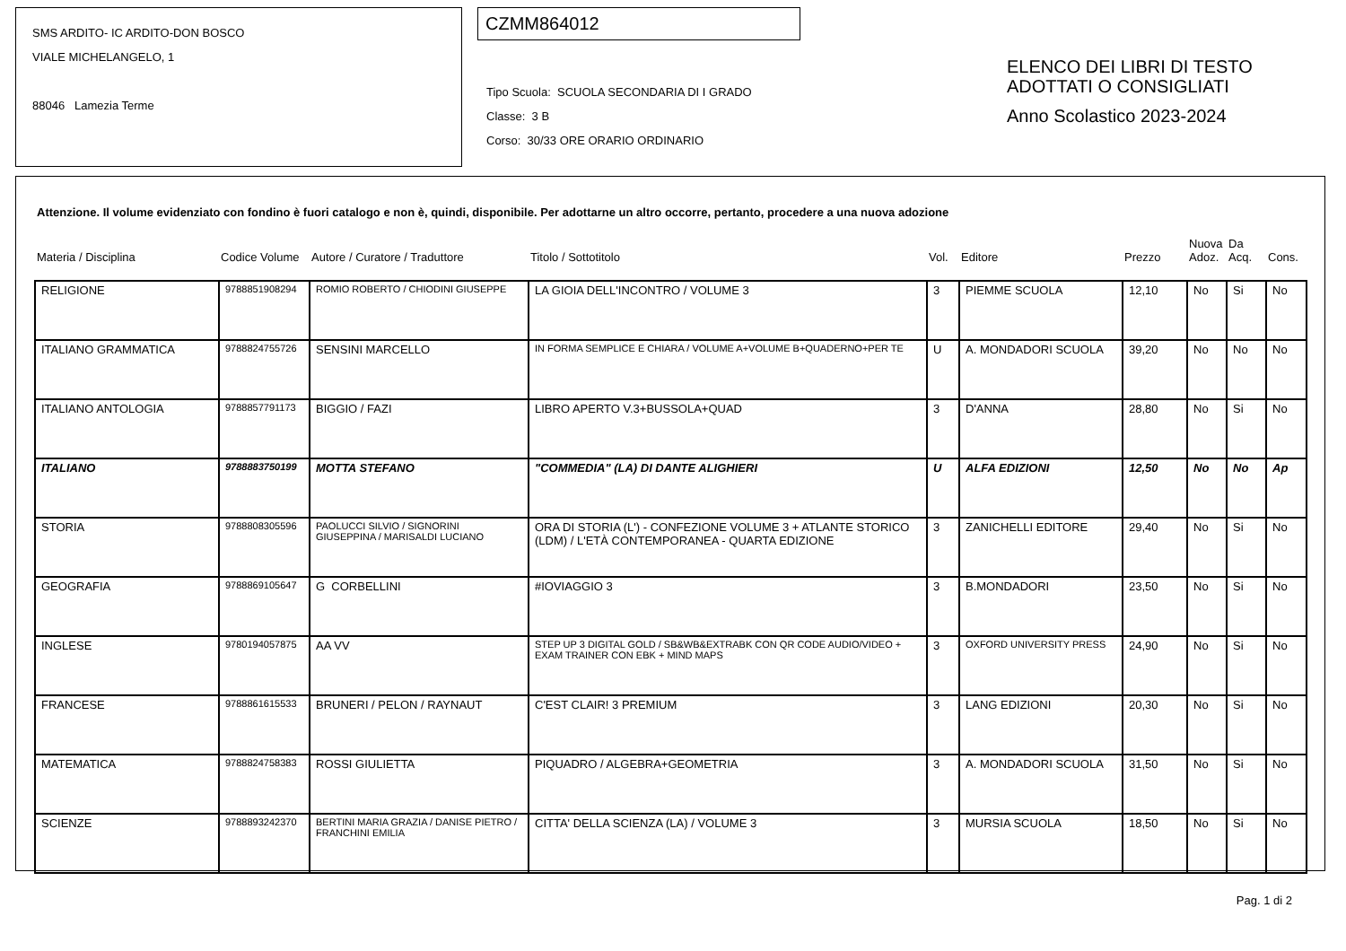SMS ARDITO- IC ARDITO-DON BOSCO
VIALE MICHELANGELO, 1
88046 Lamezia Terme
CZMM864012
Tipo Scuola: SCUOLA SECONDARIA DI I GRADO
Classe: 3 B
Corso: 30/33 ORE ORARIO ORDINARIO
ELENCO DEI LIBRI DI TESTO
ADOTTATI O CONSIGLIATI
Anno Scolastico 2023-2024
Attenzione. Il volume evidenziato con fondino è fuori catalogo e non è, quindi, disponibile. Per adottarne un altro occorre, pertanto, procedere a una nuova adozione
| Materia / Disciplina | Codice Volume | Autore / Curatore / Traduttore | Titolo / Sottotitolo | Vol. | Editore | Prezzo | Nuova Adoz. | Da Acq. | Cons. |
| --- | --- | --- | --- | --- | --- | --- | --- | --- | --- |
| RELIGIONE | 9788851908294 | ROMIO ROBERTO / CHIODINI GIUSEPPE | LA GIOIA DELL'INCONTRO / VOLUME 3 | 3 | PIEMME SCUOLA | 12,10 | No | Si | No |
| ITALIANO GRAMMATICA | 9788824755726 | SENSINI MARCELLO | IN FORMA SEMPLICE E CHIARA / VOLUME A+VOLUME B+QUADERNO+PER TE | U | A. MONDADORI SCUOLA | 39,20 | No | No | No |
| ITALIANO ANTOLOGIA | 9788857791173 | BIGGIO / FAZI | LIBRO APERTO V.3+BUSSOLA+QUAD | 3 | D'ANNA | 28,80 | No | Si | No |
| ITALIANO | 9788883750199 | MOTTA STEFANO | "COMMEDIA" (LA) DI DANTE ALIGHIERI | U | ALFA EDIZIONI | 12,50 | No | No | Ap |
| STORIA | 9788808305596 | PAOLUCCI SILVIO / SIGNORINI GIUSEPPINA / MARISALDI LUCIANO | ORA DI STORIA (L') - CONFEZIONE VOLUME 3 + ATLANTE STORICO (LDM) / L'ETÀ CONTEMPORANEA - QUARTA EDIZIONE | 3 | ZANICHELLI EDITORE | 29,40 | No | Si | No |
| GEOGRAFIA | 9788869105647 | G CORBELLINI | #IOVIAGGIO 3 | 3 | B.MONDADORI | 23,50 | No | Si | No |
| INGLESE | 9780194057875 | AA VV | STEP UP 3 DIGITAL GOLD / SB&WB&EXTRABK CON QR CODE AUDIO/VIDEO + EXAM TRAINER CON EBK + MIND MAPS | 3 | OXFORD UNIVERSITY PRESS | 24,90 | No | Si | No |
| FRANCESE | 9788861615533 | BRUNERI / PELON / RAYNAUT | C'EST CLAIR! 3 PREMIUM | 3 | LANG EDIZIONI | 20,30 | No | Si | No |
| MATEMATICA | 9788824758383 | ROSSI GIULIETTA | PIQUADRO / ALGEBRA+GEOMETRIA | 3 | A. MONDADORI SCUOLA | 31,50 | No | Si | No |
| SCIENZE | 9788893242370 | BERTINI MARIA GRAZIA / DANISE PIETRO / FRANCHINI EMILIA | CITTA' DELLA SCIENZA (LA) / VOLUME 3 | 3 | MURSIA SCUOLA | 18,50 | No | Si | No |
Pag. 1 di 2